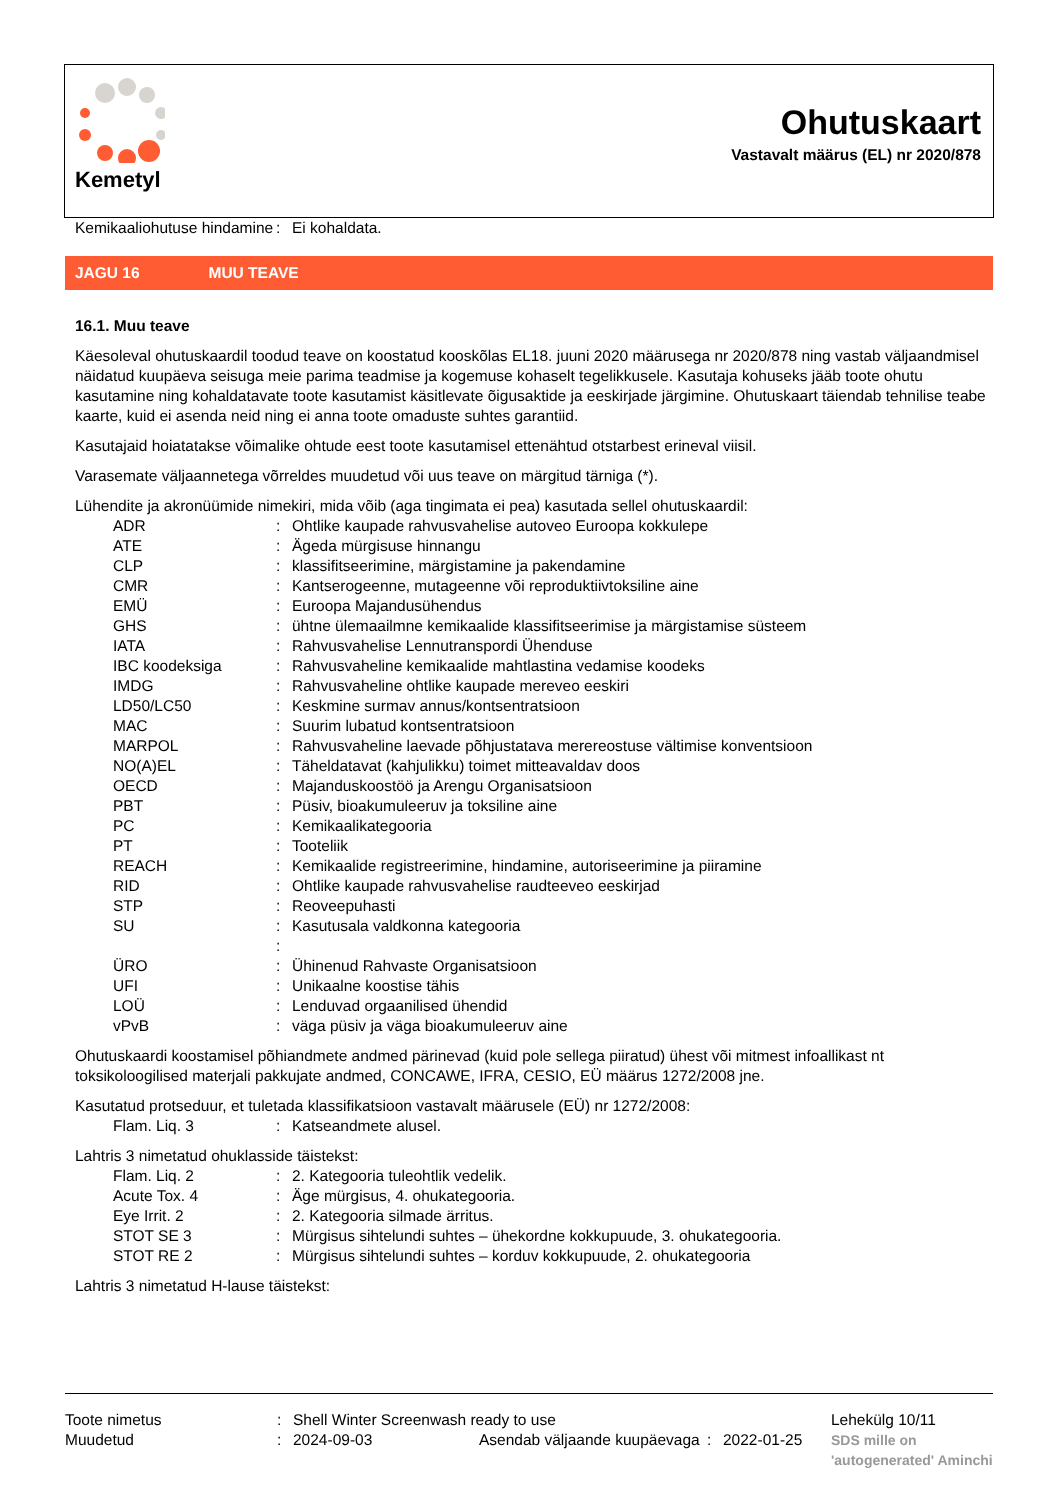Kemetyl
Ohutuskaart
Vastavalt määrus (EL) nr 2020/878
| Kemikaaliohutuse hindamine | : | Ei kohaldata. |
JAGU 16 MUU TEAVE
16.1. Muu teave
Käesoleval ohutuskaardil toodud teave on koostatud kooskõlas EL18. juuni 2020 määrusega nr 2020/878 ning vastab väljaandmisel näidatud kuupäeva seisuga meie parima teadmise ja kogemuse kohaselt tegelikkusele. Kasutaja kohuseks jääb toote ohutu kasutamine ning kohaldatavate toote kasutamist käsitlevate õigusaktide ja eeskirjade järgimine. Ohutuskaart täiendab tehnilise teabe kaarte, kuid ei asenda neid ning ei anna toote omaduste suhtes garantiid.
Kasutajaid hoiatatakse võimalike ohtude eest toote kasutamisel ettenähtud otstarbest erineval viisil.
Varasemate väljaannetega võrreldes muudetud või uus teave on märgitud tärniga (*).
Lühendite ja akronüümide nimekiri, mida võib (aga tingimata ei pea) kasutada sellel ohutuskaardil:
| ADR | : | Ohtlike kaupade rahvusvahelise autoveo Euroopa kokkulepe |
| ATE | : | Ägeda mürgisuse hinnangu |
| CLP | : | klassifitseerimine, märgistamine ja pakendamine |
| CMR | : | Kantserogeenne, mutageenne või reproduktiivtoksiline aine |
| EMÜ | : | Euroopa Majandusühendus |
| GHS | : | ühtne ülemaailmne kemikaalide klassifitseerimise ja märgistamise süsteem |
| IATA | : | Rahvusvahelise Lennutranspordi Ühenduse |
| IBC koodeksiga | : | Rahvusvaheline kemikaalide mahtlastina vedamise koodeks |
| IMDG | : | Rahvusvaheline ohtlike kaupade mereveo eeskiri |
| LD50/LC50 | : | Keskmine surmav annus/kontsentratsioon |
| MAC | : | Suurim lubatud kontsentratsioon |
| MARPOL | : | Rahvusvaheline laevade põhjustatava merereostuse vältimise konventsioon |
| NO(A)EL | : | Täheldatavat (kahjulikku) toimet mitteavaldav doos |
| OECD | : | Majanduskoostöö ja Arengu Organisatsioon |
| PBT | : | Püsiv, bioakumuleeruv ja toksiline aine |
| PC | : | Kemikaalikategooria |
| PT | : | Tooteliik |
| REACH | : | Kemikaalide registreerimine, hindamine, autoriseerimine ja piiramine |
| RID | : | Ohtlike kaupade rahvusvahelise raudteeveo eeskirjad |
| STP | : | Reoveepuhasti |
| SU | : | Kasutusala valdkonna kategooria |
| | : | |
| ÜRO | : | Ühinenud Rahvaste Organisatsioon |
| UFI | : | Unikaalne koostise tähis |
| LOÜ | : | Lenduvad orgaanilised ühendid |
| vPvB | : | väga püsiv ja väga bioakumuleeruv aine |
Ohutuskaardi koostamisel põhiandmete andmed pärinevad (kuid pole sellega piiratud) ühest või mitmest infoallikast nt toksikoloogilised materjali pakkujate andmed, CONCAWE, IFRA, CESIO, EÜ määrus 1272/2008 jne.
Kasutatud protseduur, et tuletada klassifikatsioon vastavalt määrusele (EÜ) nr 1272/2008:
| Flam. Liq. 3 | : | Katseandmete alusel. |
Lahtris 3 nimetatud ohuklasside täistekst:
| Flam. Liq. 2 | : | 2. Kategooria tuleohtlik vedelik. |
| Acute Tox. 4 | : | Äge mürgisus, 4. ohukategooria. |
| Eye Irrit. 2 | : | 2. Kategooria silmade ärritus. |
| STOT SE 3 | : | Mürgisus sihtelundi suhtes – ühekordne kokkupuude, 3. ohukategooria. |
| STOT RE 2 | : | Mürgisus sihtelundi suhtes – korduv kokkupuude, 2. ohukategooria |
Lahtris 3 nimetatud H-lause täistekst:
| Toote nimetus | : | Shell Winter Screenwash ready to use | | | | Lehekülg 10/11 |
| Muudetud | : | 2024-09-03 | Asendab väljaande kuupäevaga | : | 2022-01-25 | SDS mille on 'autogenerated' Aminchi |